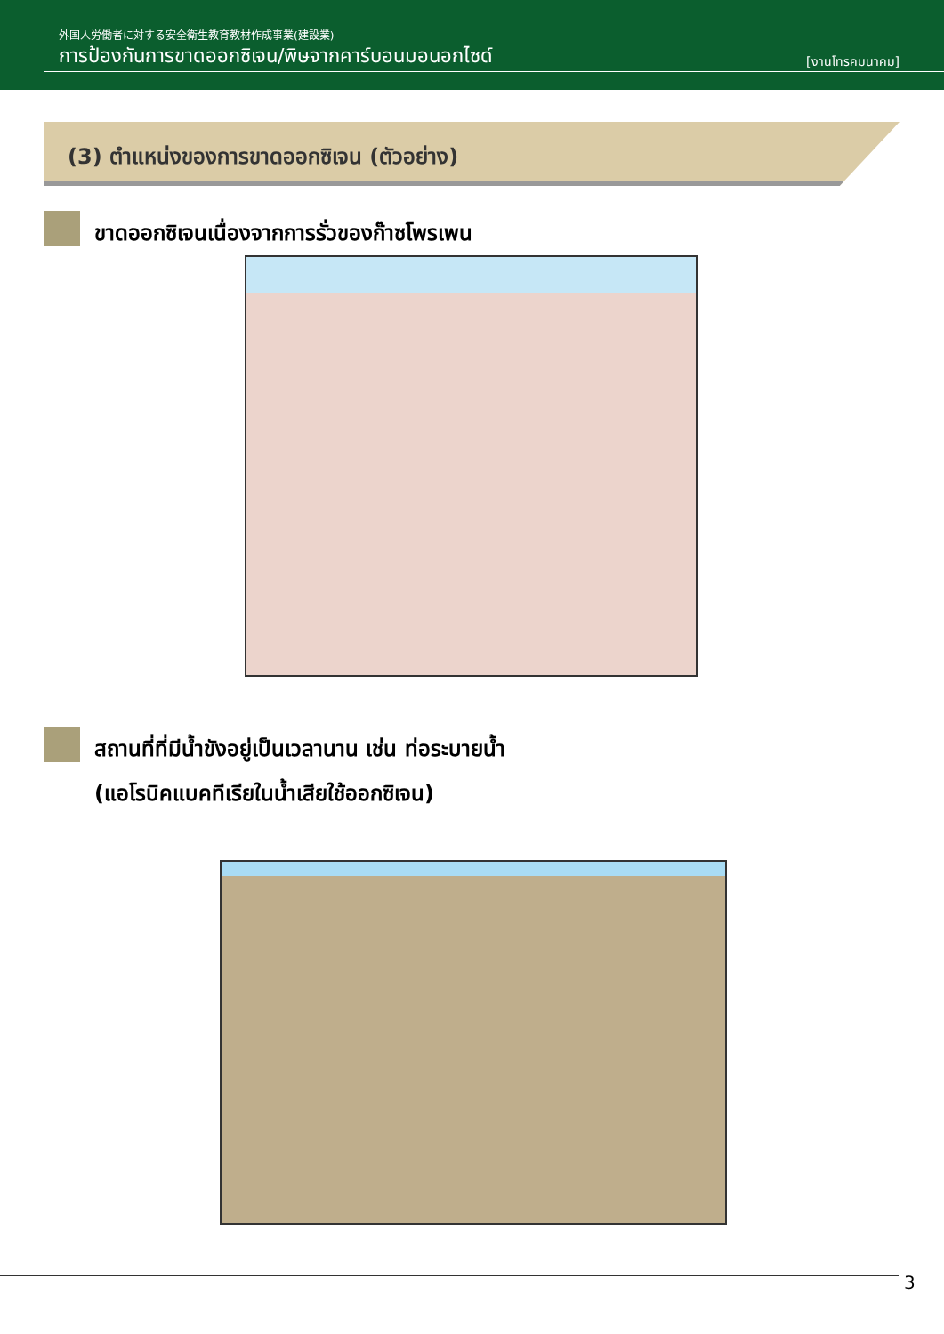外国人労働者に対する安全衛生教育教材作成事業(建設業)
การป้องกันการขาดออกซิเจน/พิษจากคาร์บอนมอนอกไซด์ [งานโทรคมนาคม]
(3) ตำแหน่งของการขาดออกซิเจน (ตัวอย่าง)
ขาดออกซิเจนเนื่องจากการรั่วของก๊าซโพรเพน
สถานที่ที่มีน้ำขังอยู่เป็นเวลานาน เช่น ท่อระบายน้ำ
(แอโรบิคแบคทีเรียในน้ำเสียใช้ออกซิเจน)
3